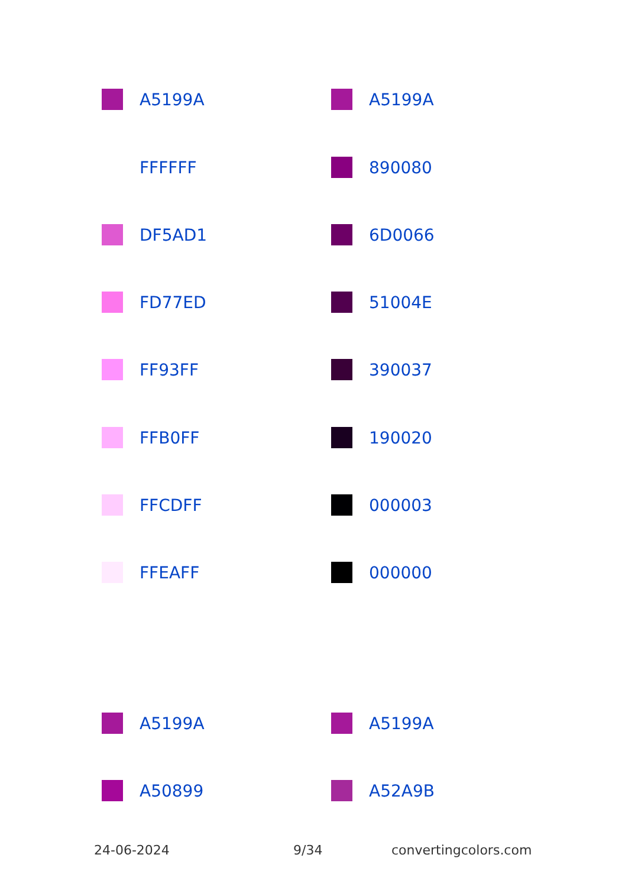A5199A A5199A
FFFFFF 890080
DF5AD1 6D0066
FD77ED 51004E
FF93FF 390037
FFB0FF 190020
FFCDFF 000003
FFEAFF 000000
A5199A A5199A
A50899 A52A9B
24-06-2024 9/34 convertingcolors.com